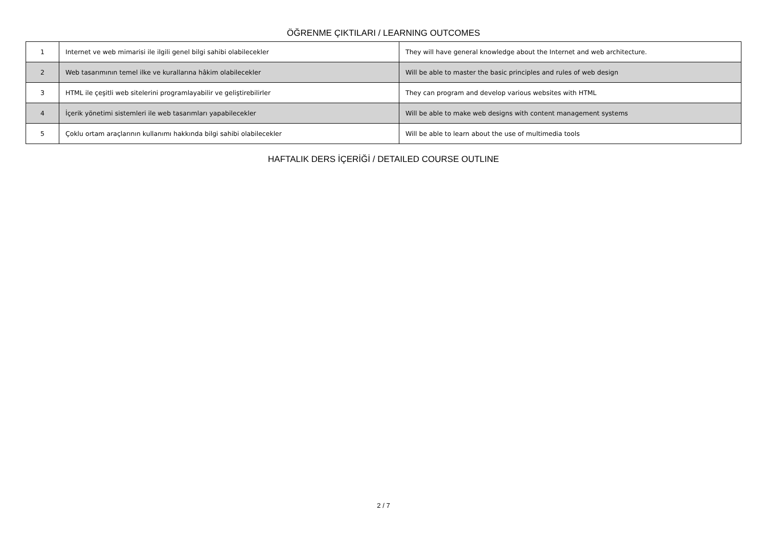ÖĞRENME ÇIKTILARI / LEARNING OUTCOMES
| 1 | Internet ve web mimarisi ile ilgili genel bilgi sahibi olabilecekler | They will have general knowledge about the Internet and web architecture. |
| 2 | Web tasarımının temel ilke ve kurallarına hâkim olabilecekler | Will be able to master the basic principles and rules of web design |
| 3 | HTML ile çeşitli web sitelerini programlayabilir ve geliştirebilirler | They can program and develop various websites with HTML |
| 4 | İçerik yönetimi sistemleri ile web tasarımları yapabilecekler | Will be able to make web designs with content management systems |
| 5 | Çoklu ortam araçlarının kullanımı hakkında bilgi sahibi olabilecekler | Will be able to learn about the use of multimedia tools |
HAFTALIK DERS İÇERİĞİ / DETAILED COURSE OUTLINE
2 / 7